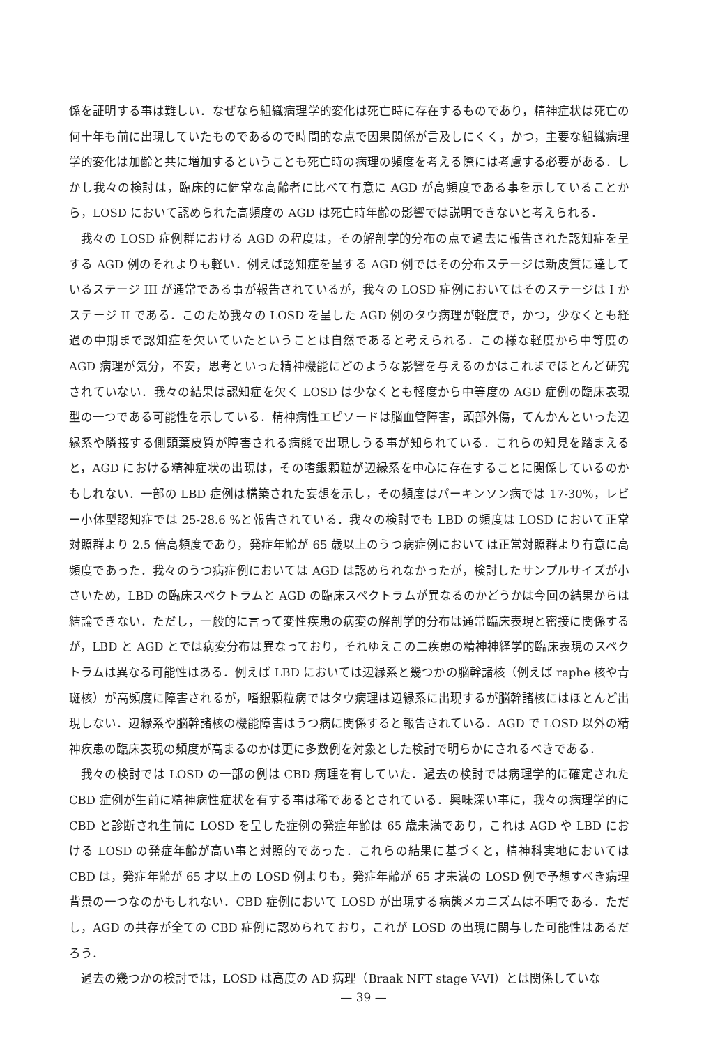係を証明する事は難しい．なぜなら組織病理学的変化は死亡時に存在するものであり，精神症状は死亡の何十年も前に出現していたものであるので時間的な点で因果関係が言及しにくく，かつ，主要な組織病理学的変化は加齢と共に増加するということも死亡時の病理の頻度を考える際には考慮する必要がある．しかし我々の検討は，臨床的に健常な高齢者に比べて有意に AGD が高頻度である事を示していることから，LOSD において認められた高頻度の AGD は死亡時年齢の影響では説明できないと考えられる．
我々の LOSD 症例群における AGD の程度は，その解剖学的分布の点で過去に報告された認知症を呈する AGD 例のそれよりも軽い．例えば認知症を呈する AGD 例ではその分布ステージは新皮質に達しているステージ III が通常である事が報告されているが，我々の LOSD 症例においてはそのステージは I かステージ II である．このため我々の LOSD を呈した AGD 例のタウ病理が軽度で，かつ，少なくとも経過の中期まで認知症を欠いていたということは自然であると考えられる．この様な軽度から中等度の AGD 病理が気分，不安，思考といった精神機能にどのような影響を与えるのかはこれまでほとんど研究されていない．我々の結果は認知症を欠く LOSD は少なくとも軽度から中等度の AGD 症例の臨床表現型の一つである可能性を示している．精神病性エピソードは脳血管障害，頭部外傷，てんかんといった辺縁系や隣接する側頭葉皮質が障害される病態で出現しうる事が知られている．これらの知見を踏まえると，AGD における精神症状の出現は，その嗜銀顆粒が辺縁系を中心に存在することに関係しているのかもしれない．一部の LBD 症例は構築された妄想を示し，その頻度はパーキンソン病では 17-30%，レビー小体型認知症では 25-28.6 %と報告されている．我々の検討でも LBD の頻度は LOSD において正常対照群より 2.5 倍高頻度であり，発症年齢が 65 歳以上のうつ病症例においては正常対照群より有意に高頻度であった．我々のうつ病症例においては AGD は認められなかったが，検討したサンプルサイズが小さいため，LBD の臨床スペクトラムと AGD の臨床スペクトラムが異なるのかどうかは今回の結果からは結論できない．ただし，一般的に言って変性疾患の病変の解剖学的分布は通常臨床表現と密接に関係するが，LBD と AGD とでは病変分布は異なっており，それゆえこの二疾患の精神神経学的臨床表現のスペクトラムは異なる可能性はある．例えば LBD においては辺縁系と幾つかの脳幹諸核（例えば raphe 核や青斑核）が高頻度に障害されるが，嗜銀顆粒病ではタウ病理は辺縁系に出現するが脳幹諸核にはほとんど出現しない．辺縁系や脳幹諸核の機能障害はうつ病に関係すると報告されている．AGD で LOSD 以外の精神疾患の臨床表現の頻度が高まるのかは更に多数例を対象とした検討で明らかにされるべきである．
我々の検討では LOSD の一部の例は CBD 病理を有していた．過去の検討では病理学的に確定された CBD 症例が生前に精神病性症状を有する事は稀であるとされている．興味深い事に，我々の病理学的に CBD と診断され生前に LOSD を呈した症例の発症年齢は 65 歳未満であり，これは AGD や LBD における LOSD の発症年齢が高い事と対照的であった．これらの結果に基づくと，精神科実地においては CBD は，発症年齢が 65 才以上の LOSD 例よりも，発症年齢が 65 才未満の LOSD 例で予想すべき病理背景の一つなのかもしれない．CBD 症例において LOSD が出現する病態メカニズムは不明である．ただし，AGD の共存が全ての CBD 症例に認められており，これが LOSD の出現に関与した可能性はあるだろう．
過去の幾つかの検討では，LOSD は高度の AD 病理（Braak NFT stage V-VI）とは関係していな
— 39 —